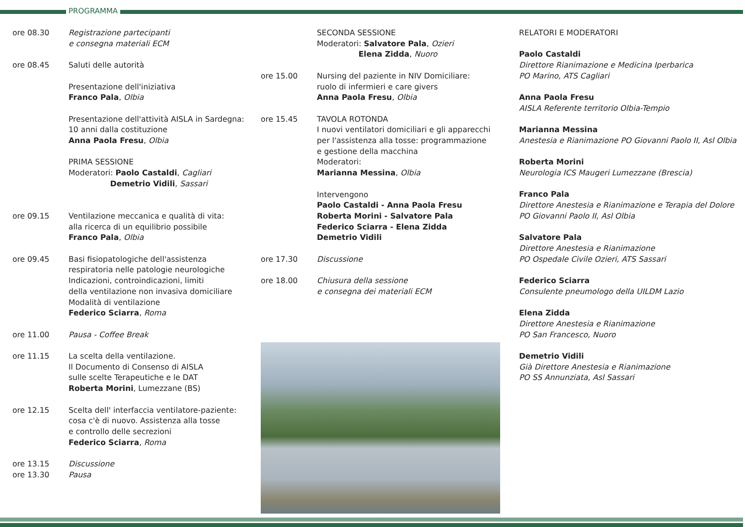PROGRAMMA
ore 08.30 Registrazione partecipanti
e consegna materiali ECM
ore 08.45 Saluti delle autorità
Presentazione dell'iniziativa
Franco Pala, Olbia
Presentazione dell'attività AISLA in Sardegna:
10 anni dalla costituzione
Anna Paola Fresu, Olbia
PRIMA SESSIONE
Moderatori: Paolo Castaldi, Cagliari
Demetrio Vidili, Sassari
ore 09.15 Ventilazione meccanica e qualità di vita:
alla ricerca di un equilibrio possibile
Franco Pala, Olbia
ore 09.45 Basi fisiopatologiche dell'assistenza
respiratoria nelle patologie neurologiche
Indicazioni, controindicazioni, limiti
della ventilazione non invasiva domiciliare
Modalità di ventilazione
Federico Sciarra, Roma
ore 11.00 Pausa - Coffee Break
ore 11.15 La scelta della ventilazione.
Il Documento di Consenso di AISLA
sulle scelte Terapeutiche e le DAT
Roberta Morini, Lumezzane (BS)
ore 12.15 Scelta dell' interfaccia ventilatore-paziente:
cosa c'è di nuovo. Assistenza alla tosse
e controllo delle secrezioni
Federico Sciarra, Roma
ore 13.15 Discussione
ore 13.30 Pausa
SECONDA SESSIONE
Moderatori: Salvatore Pala, Ozieri
Elena Zidda, Nuoro
ore 15.00 Nursing del paziente in NIV Domiciliare:
ruolo di infermieri e care givers
Anna Paola Fresu, Olbia
ore 15.45 TAVOLA ROTONDA
I nuovi ventilatori domiciliari e gli apparecchi
per l'assistenza alla tosse: programmazione
e gestione della macchina
Moderatori:
Marianna Messina, Olbia
Intervengono
Paolo Castaldi - Anna Paola Fresu
Roberta Morini - Salvatore Pala
Federico Sciarra - Elena Zidda
Demetrio Vidili
ore 17.30 Discussione
ore 18.00 Chiusura della sessione
e consegna dei materiali ECM
RELATORI E MODERATORI
Paolo Castaldi
Direttore Rianimazione e Medicina Iperbarica
PO Marino, ATS Cagliari
Anna Paola Fresu
AISLA Referente territorio Olbia-Tempio
Marianna Messina
Anestesia e Rianimazione PO Giovanni Paolo II, Asl Olbia
Roberta Morini
Neurologia ICS Maugeri Lumezzane (Brescia)
Franco Pala
Direttore Anestesia e Rianimazione e Terapia del Dolore
PO Giovanni Paolo II, Asl Olbia
Salvatore Pala
Direttore Anestesia e Rianimazione
PO Ospedale Civile Ozieri, ATS Sassari
Federico Sciarra
Consulente pneumologo della UILDM Lazio
Elena Zidda
Direttore Anestesia e Rianimazione
PO San Francesco, Nuoro
Demetrio Vidili
Già Direttore Anestesia e Rianimazione
PO SS Annunziata, Asl Sassari